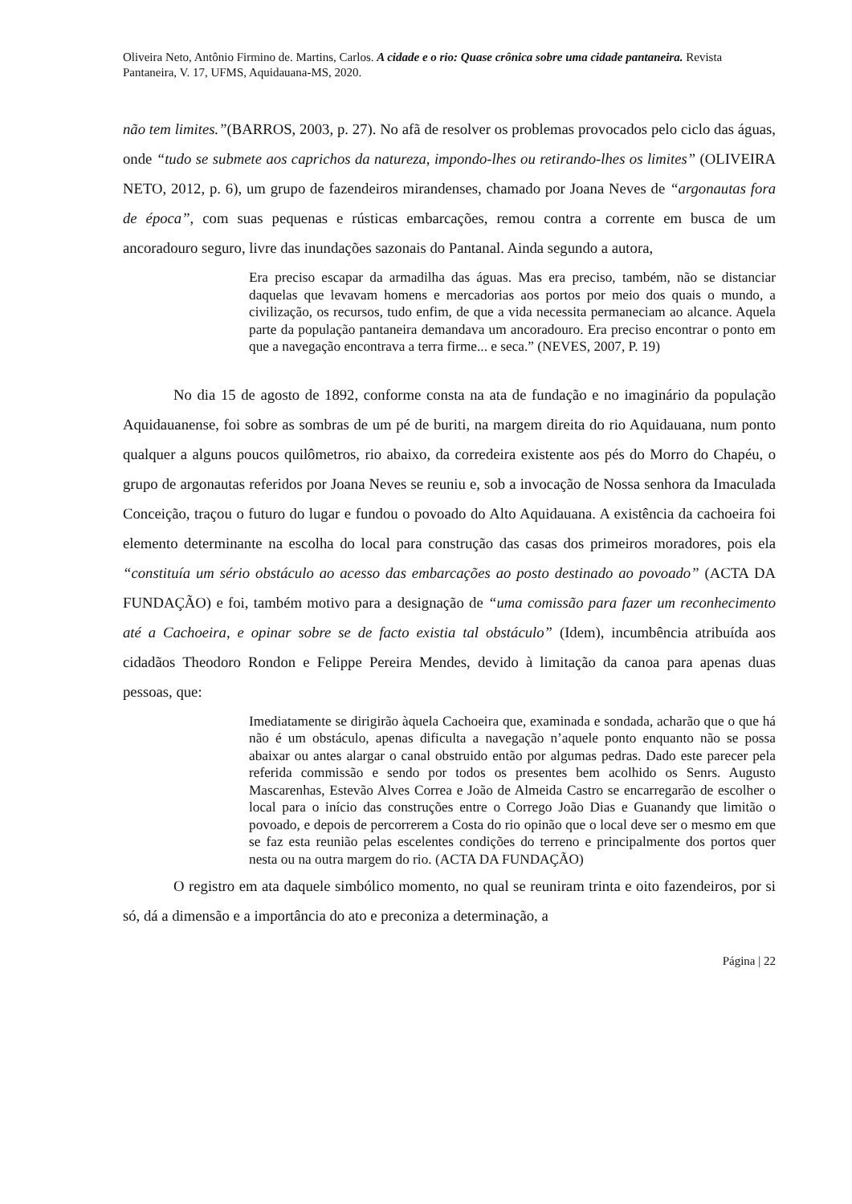Oliveira Neto, Antônio Firmino de. Martins, Carlos. A cidade e o rio: Quase crônica sobre uma cidade pantaneira. Revista Pantaneira, V. 17, UFMS, Aquidauana-MS, 2020.
não tem limites.”(BARROS, 2003, p. 27). No afã de resolver os problemas provocados pelo ciclo das águas, onde “tudo se submete aos caprichos da natureza, impondo-lhes ou retirando-lhes os limites” (OLIVEIRA NETO, 2012, p. 6), um grupo de fazendeiros mirandenses, chamado por Joana Neves de “argonautas fora de época”, com suas pequenas e rústicas embarcações, remou contra a corrente em busca de um ancoradouro seguro, livre das inundações sazonais do Pantanal. Ainda segundo a autora,
Era preciso escapar da armadilha das águas. Mas era preciso, também, não se distanciar daquelas que levavam homens e mercadorias aos portos por meio dos quais o mundo, a civilização, os recursos, tudo enfim, de que a vida necessita permaneciam ao alcance. Aquela parte da população pantaneira demandava um ancoradouro. Era preciso encontrar o ponto em que a navegação encontrava a terra firme... e seca.” (NEVES, 2007, P. 19)
No dia 15 de agosto de 1892, conforme consta na ata de fundação e no imaginário da população Aquidauanense, foi sobre as sombras de um pé de buriti, na margem direita do rio Aquidauana, num ponto qualquer a alguns poucos quilômetros, rio abaixo, da corredeira existente aos pés do Morro do Chapéu, o grupo de argonautas referidos por Joana Neves se reuniu e, sob a invocação de Nossa senhora da Imaculada Conceição, traçou o futuro do lugar e fundou o povoado do Alto Aquidauana. A existência da cachoeira foi elemento determinante na escolha do local para construção das casas dos primeiros moradores, pois ela “constituía um sério obstáculo ao acesso das embarcações ao posto destinado ao povoado” (ACTA DA FUNDAÇÃO) e foi, também motivo para a designação de “uma comissão para fazer um reconhecimento até a Cachoeira, e opinar sobre se de facto existia tal obstáculo” (Idem), incumbência atribuída aos cidadãos Theodoro Rondon e Felippe Pereira Mendes, devido à limitação da canoa para apenas duas pessoas, que:
Imediatamente se dirigirão àquela Cachoeira que, examinada e sondada, acharão que o que há não é um obstáculo, apenas dificulta a navegação n’aquele ponto enquanto não se possa abaixar ou antes alargar o canal obstruido então por algumas pedras. Dado este parecer pela referida commissão e sendo por todos os presentes bem acolhido os Senrs. Augusto Mascarenhas, Estevão Alves Correa e João de Almeida Castro se encarregarão de escolher o local para o início das construções entre o Corrego João Dias e Guanandy que limitão o povoado, e depois de percorrerem a Costa do rio opinão que o local deve ser o mesmo em que se faz esta reunião pelas escelentes condições do terreno e principalmente dos portos quer nesta ou na outra margem do rio. (ACTA DA FUNDAÇÃO)
O registro em ata daquele simbólico momento, no qual se reuniram trinta e oito fazendeiros, por si só, dá a dimensão e a importância do ato e preconiza a determinação, a
Página | 22